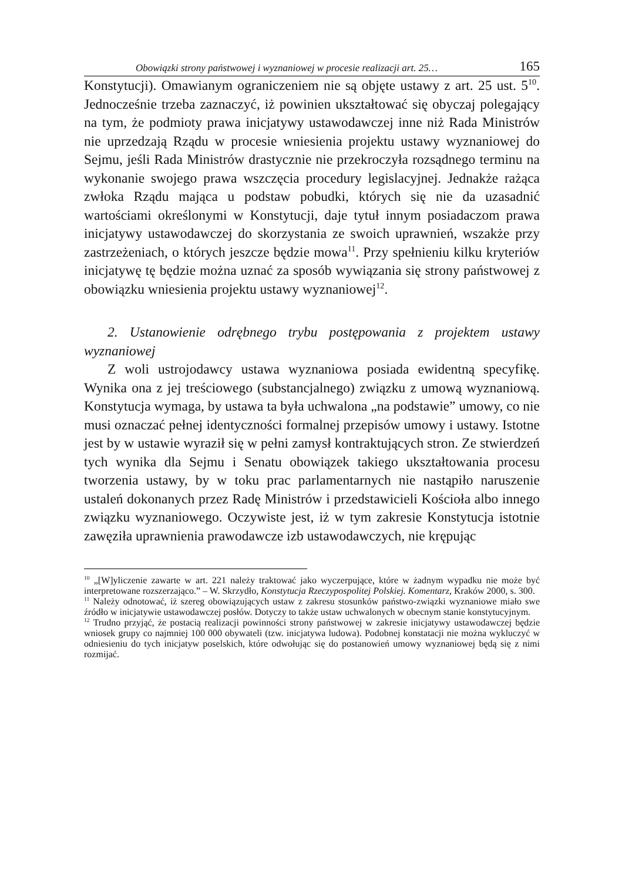Obowiązki strony państwowej i wyznaniowej w procesie realizacji art. 25… 165
Konstytucji). Omawianym ograniczeniem nie są objęte ustawy z art. 25 ust. 5<sup>10</sup>. Jednocześnie trzeba zaznaczyć, iż powinien ukształtować się obyczaj polegający na tym, że podmioty prawa inicjatywy ustawodawczej inne niż Rada Ministrów nie uprzedzają Rządu w procesie wniesienia projektu ustawy wyznaniowej do Sejmu, jeśli Rada Ministrów drastycznie nie przekroczyła rozsądnego terminu na wykonanie swojego prawa wszczęcia procedury legislacyjnej. Jednakże rażąca zwłoka Rządu mająca u podstaw pobudki, których się nie da uzasadnić wartościami określonymi w Konstytucji, daje tytuł innym posiadaczom prawa inicjatywy ustawodawczej do skorzystania ze swoich uprawnień, wszakże przy zastrzeżeniach, o których jeszcze będzie mowa<sup>11</sup>. Przy spełnieniu kilku kryteriów inicjatywę tę będzie można uznać za sposób wywiązania się strony państwowej z obowiązku wniesienia projektu ustawy wyznaniowej<sup>12</sup>.
2. Ustanowienie odrębnego trybu postępowania z projektem ustawy wyznaniowej
Z woli ustrojodawcy ustawa wyznaniowa posiada ewidentną specyfikę. Wynika ona z jej treściowego (substancjalnego) związku z umową wyznaniową. Konstytucja wymaga, by ustawa ta była uchwalona „na podstawie” umowy, co nie musi oznaczać pełnej identyczności formalnej przepisów umowy i ustawy. Istotne jest by w ustawie wyraził się w pełni zamysł kontraktujących stron. Ze stwierdzeń tych wynika dla Sejmu i Senatu obowiązek takiego ukształtowania procesu tworzenia ustawy, by w toku prac parlamentarnych nie nastąpiło naruszenie ustaleń dokonanych przez Radę Ministrów i przedstawicieli Kościoła albo innego związku wyznaniowego. Oczywiste jest, iż w tym zakresie Konstytucja istotnie zawęziła uprawnienia prawodawcze izb ustawodawczych, nie krępując
<sup>10</sup> „[W]yliczenie zawarte w art. 221 należy traktować jako wyczerpujące, które w żadnym wypadku nie może być interpretowane rozszerzająco.” – W. Skrzydło, Konstytucja Rzeczypospolitej Polskiej. Komentarz, Kraków 2000, s. 300.
<sup>11</sup> Należy odnotować, iż szereg obowiązujących ustaw z zakresu stosunków państwo-związki wyznaniowe miało swe źródło w inicjatywie ustawodawczej posłów. Dotyczy to także ustaw uchwalonych w obecnym stanie konstytucyjnym.
<sup>12</sup> Trudno przyjąć, że postacią realizacji powinności strony państwowej w zakresie inicjatywy ustawodawczej będzie wniosek grupy co najmniej 100 000 obywateli (tzw. inicjatywa ludowa). Podobnej konstatacji nie można wykluczyć w odniesieniu do tych inicjatyw poselskich, które odwołując się do postanowień umowy wyznaniowej będą się z nimi rozmijać.